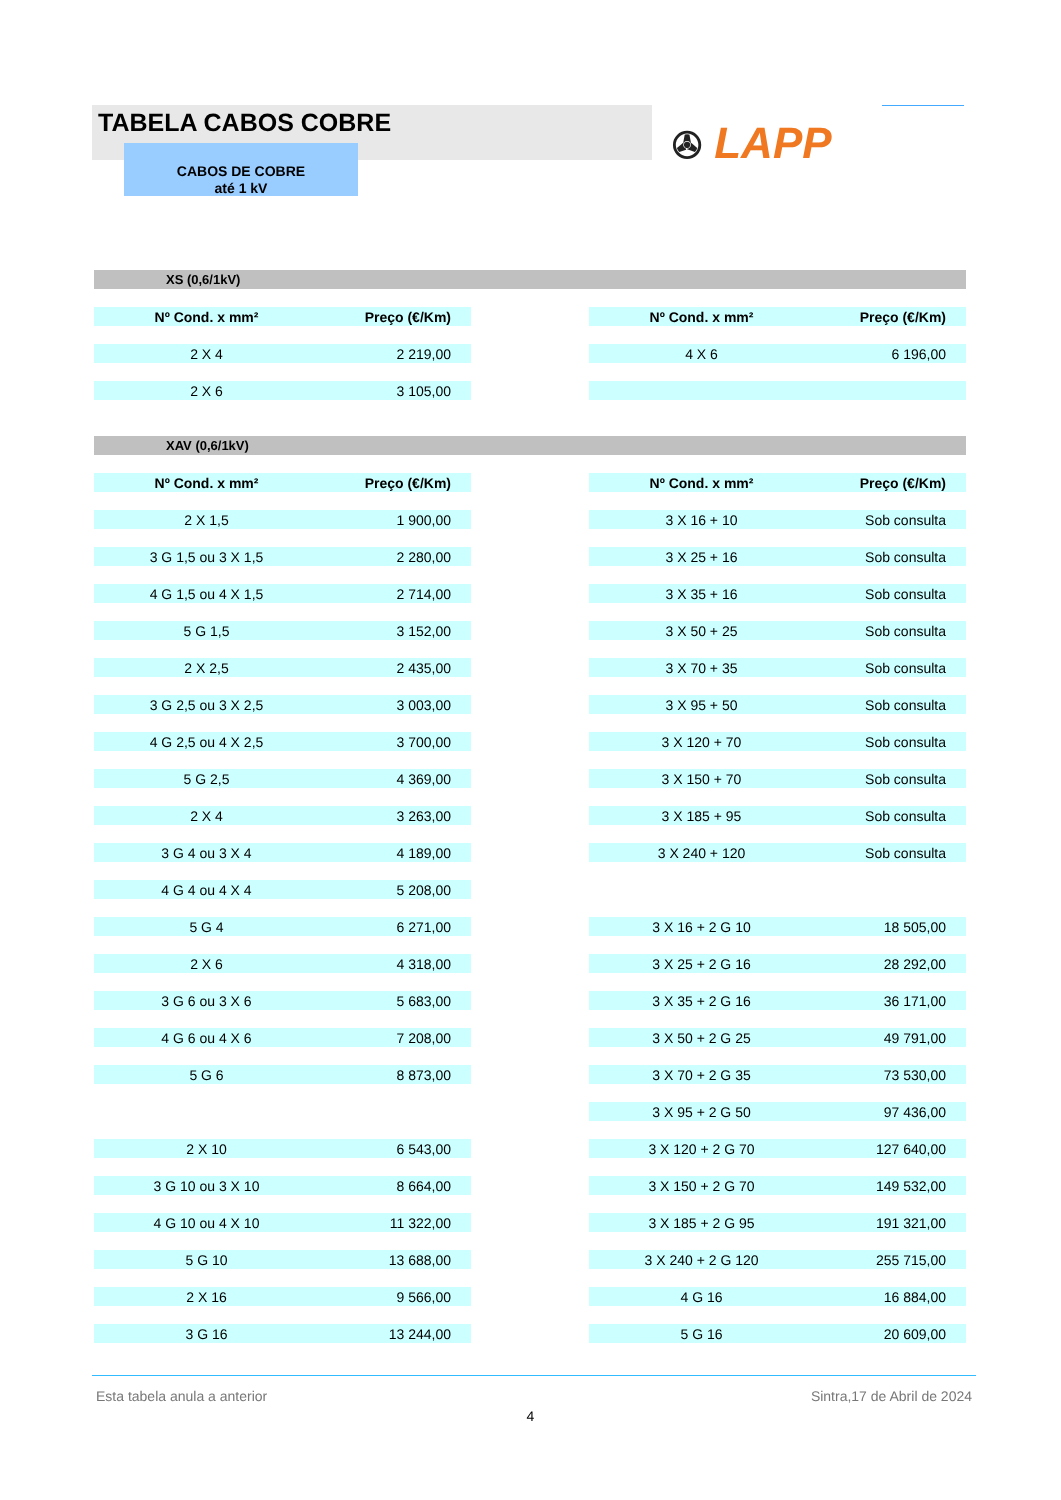TABELA CABOS COBRE
CABOS DE COBRE
até 1 kV
✇ LAPP
XS (0,6/1kV)
| Nº Cond. x mm² | Preço (€/Km) |
| --- | --- |
| 2 X 4 | 2 219,00 |
| 2 X 6 | 3 105,00 |
| Nº Cond. x mm² | Preço (€/Km) |
| --- | --- |
| 4 X 6 | 6 196,00 |
XAV (0,6/1kV)
| Nº Cond. x mm² | Preço (€/Km) |
| --- | --- |
| 2 X 1,5 | 1 900,00 |
| 3 G 1,5 ou 3 X 1,5 | 2 280,00 |
| 4 G 1,5 ou 4 X 1,5 | 2 714,00 |
| 5 G 1,5 | 3 152,00 |
| 2 X 2,5 | 2 435,00 |
| 3 G 2,5 ou 3 X 2,5 | 3 003,00 |
| 4 G 2,5 ou 4 X 2,5 | 3 700,00 |
| 5 G 2,5 | 4 369,00 |
| 2 X 4 | 3 263,00 |
| 3 G 4 ou 3 X 4 | 4 189,00 |
| 4 G 4 ou 4 X 4 | 5 208,00 |
| 5 G 4 | 6 271,00 |
| 2 X 6 | 4 318,00 |
| 3 G 6 ou 3 X 6 | 5 683,00 |
| 4 G 6 ou 4 X 6 | 7 208,00 |
| 5 G 6 | 8 873,00 |
| 2 X 10 | 6 543,00 |
| 3 G 10 ou 3 X 10 | 8 664,00 |
| 4 G 10 ou 4 X 10 | 11 322,00 |
| 5 G 10 | 13 688,00 |
| 2 X 16 | 9 566,00 |
| 3 G 16 | 13 244,00 |
| Nº Cond. x mm² | Preço (€/Km) |
| --- | --- |
| 3 X 16 + 10 | Sob consulta |
| 3 X 25 + 16 | Sob consulta |
| 3 X 35 + 16 | Sob consulta |
| 3 X 50 + 25 | Sob consulta |
| 3 X 70 + 35 | Sob consulta |
| 3 X 95 + 50 | Sob consulta |
| 3 X 120 + 70 | Sob consulta |
| 3 X 150 + 70 | Sob consulta |
| 3 X 185 + 95 | Sob consulta |
| 3 X 240 + 120 | Sob consulta |
| 3 X 16 + 2 G 10 | 18 505,00 |
| 3 X 25 + 2 G 16 | 28 292,00 |
| 3 X 35 + 2 G 16 | 36 171,00 |
| 3 X 50 + 2 G 25 | 49 791,00 |
| 3 X 70 + 2 G 35 | 73 530,00 |
| 3 X 95 + 2 G 50 | 97 436,00 |
| 3 X 120 + 2 G 70 | 127 640,00 |
| 3 X 150 + 2 G 70 | 149 532,00 |
| 3 X 185 + 2 G 95 | 191 321,00 |
| 3 X 240 + 2 G 120 | 255 715,00 |
| 4 G 16 | 16 884,00 |
| 5 G 16 | 20 609,00 |
Esta tabela anula a anterior Sintra,17 de Abril de 2024
4